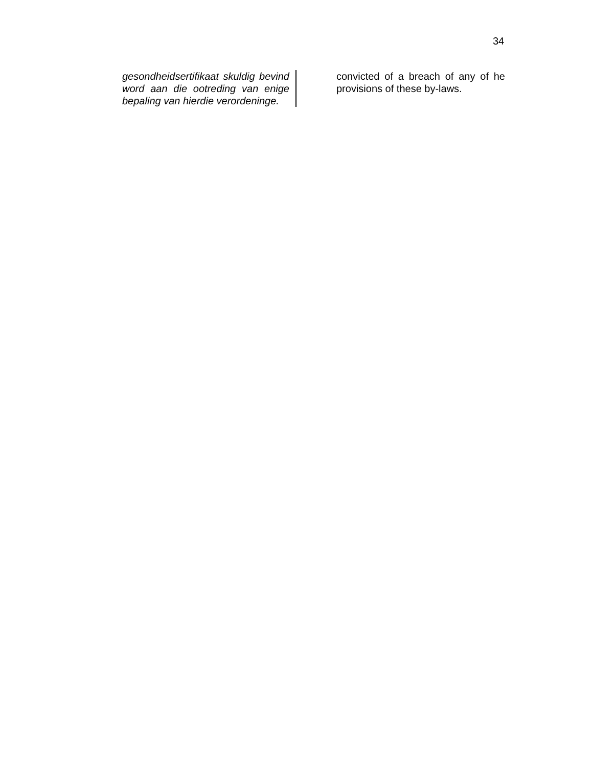34
gesondheidsertifikaat skuldig bevind word aan die ootreding van enige bepaling van hierdie verordeninge.
convicted of a breach of any of he provisions of these by-laws.